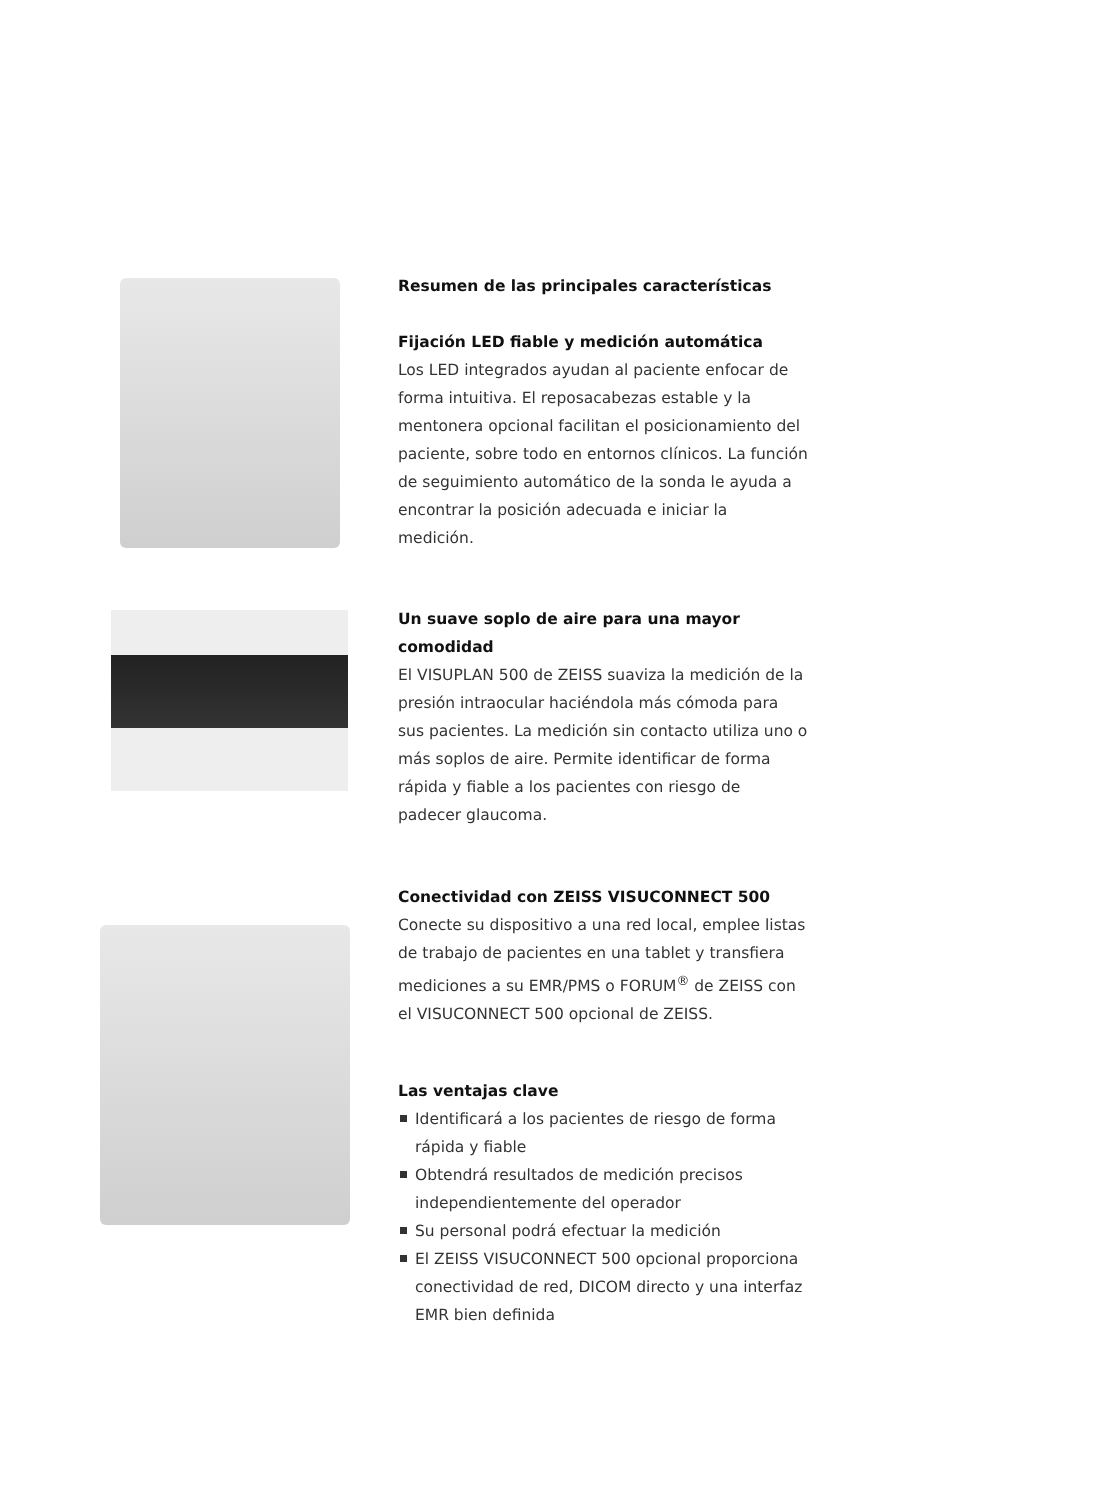Resumen de las principales características
Fijación LED fiable y medición automática
Los LED integrados ayudan al paciente enfocar de forma intuitiva. El reposacabezas estable y la mentonera opcional facilitan el posicionamiento del paciente, sobre todo en entornos clínicos. La función de seguimiento automático de la sonda le ayuda a encontrar la posición adecuada e iniciar la medición.
Un suave soplo de aire para una mayor comodidad
El VISUPLAN 500 de ZEISS suaviza la medición de la presión intraocular haciéndola más cómoda para sus pacientes. La medición sin contacto utiliza uno o más soplos de aire. Permite identificar de forma rápida y fiable a los pacientes con riesgo de padecer glaucoma.
Conectividad con ZEISS VISUCONNECT 500
Conecte su dispositivo a una red local, emplee listas de trabajo de pacientes en una tablet y transfiera mediciones a su EMR/PMS o FORUM<sup>®</sup> de ZEISS con el VISUCONNECT 500 opcional de ZEISS.
Las ventajas clave
Identificará a los pacientes de riesgo de forma rápida y fiable
Obtendrá resultados de medición precisos independientemente del operador
Su personal podrá efectuar la medición
El ZEISS VISUCONNECT 500 opcional proporciona conectividad de red, DICOM directo y una interfaz EMR bien definida